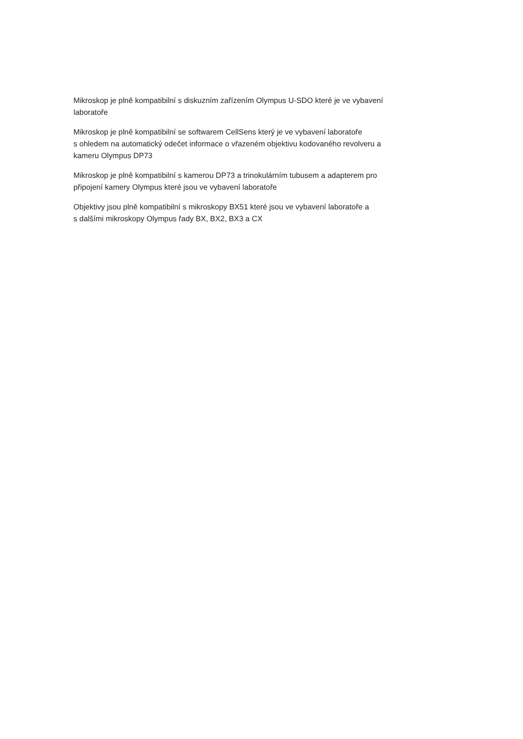Mikroskop je plně kompatibilní s diskuzním zařízením Olympus U-SDO které je ve vybavení
laboratoře
Mikroskop je plně kompatibilní se softwarem CellSens který je ve vybavení laboratoře
s ohledem na automatický odečet informace o vřazeném objektivu kodovaného revolveru a
kameru Olympus DP73
Mikroskop je plně kompatibilní s kamerou DP73 a trinokulárním tubusem a adapterem pro
připojení kamery Olympus které jsou ve vybavení laboratoře
Objektivy jsou plně kompatibilní s mikroskopy BX51 které jsou ve vybavení laboratoře a
s dalšími mikroskopy Olympus řady BX, BX2, BX3 a CX